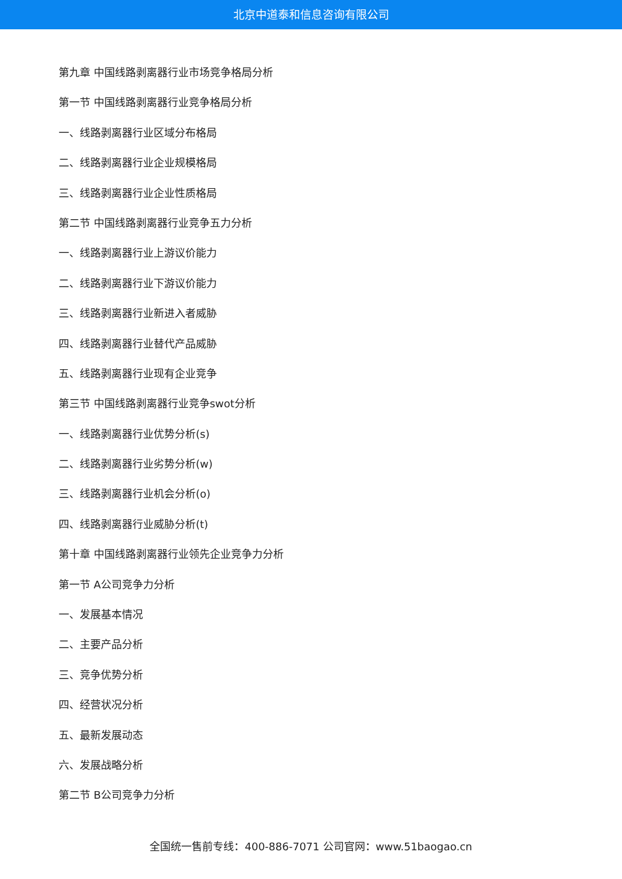北京中道泰和信息咨询有限公司
第九章 中国线路剥离器行业市场竞争格局分析
第一节 中国线路剥离器行业竞争格局分析
一、线路剥离器行业区域分布格局
二、线路剥离器行业企业规模格局
三、线路剥离器行业企业性质格局
第二节 中国线路剥离器行业竞争五力分析
一、线路剥离器行业上游议价能力
二、线路剥离器行业下游议价能力
三、线路剥离器行业新进入者威胁
四、线路剥离器行业替代产品威胁
五、线路剥离器行业现有企业竞争
第三节 中国线路剥离器行业竞争swot分析
一、线路剥离器行业优势分析(s)
二、线路剥离器行业劣势分析(w)
三、线路剥离器行业机会分析(o)
四、线路剥离器行业威胁分析(t)
第十章 中国线路剥离器行业领先企业竞争力分析
第一节 A公司竞争力分析
一、发展基本情况
二、主要产品分析
三、竞争优势分析
四、经营状况分析
五、最新发展动态
六、发展战略分析
第二节 B公司竞争力分析
全国统一售前专线：400-886-7071 公司官网：www.51baogao.cn